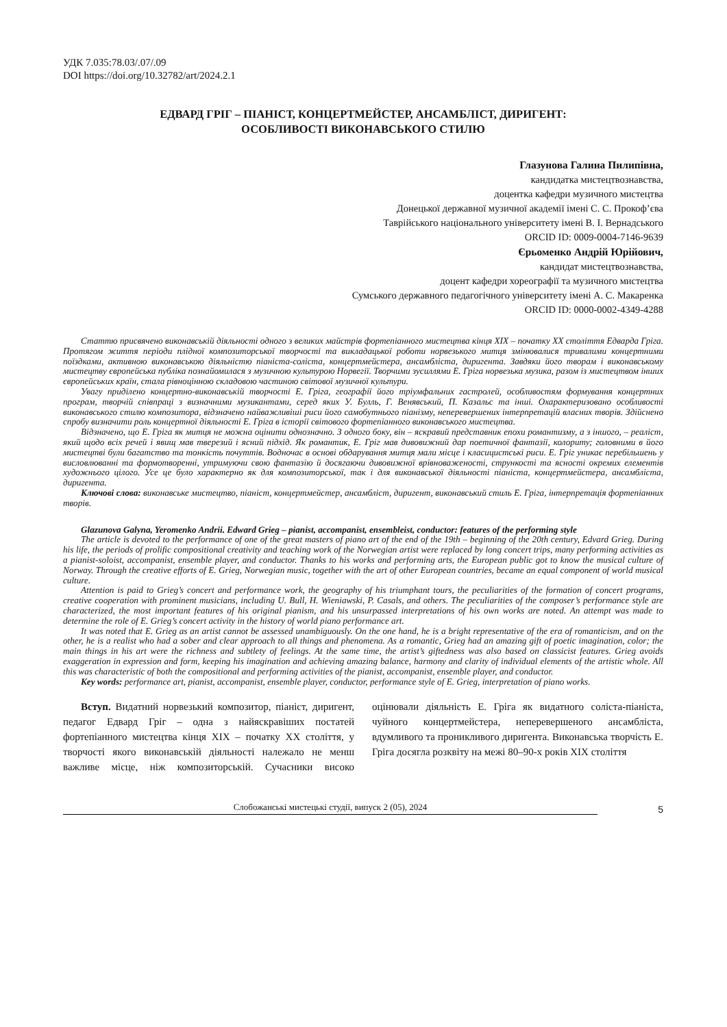УДК 7.035:78.03/.07/.09
DOI https://doi.org/10.32782/art/2024.2.1
ЕДВАРД ГРІГ – ПІАНІСТ, КОНЦЕРТМЕЙСТЕР, АНСАМБЛІСТ, ДИРИГЕНТ:
ОСОБЛИВОСТІ ВИКОНАВСЬКОГО СТИЛЮ
Глазунова Галина Пилипівна,
кандидатка мистецтвознавства,
доцентка кафедри музичного мистецтва
Донецької державної музичної академії імені С. С. Прокоф’єва
Таврійського національного університету імені В. І. Вернадського
ORCID ID: 0009-0004-7146-9639
Єрьоменко Андрій Юрійович,
кандидат мистецтвознавства,
доцент кафедри хореографії та музичного мистецтва
Сумського державного педагогічного університету імені А. С. Макаренка
ORCID ID: 0000-0002-4349-4288
Статтю присвячено виконавській діяльності одного з великих майстрів фортепіанного мистецтва кінця XIX – початку XX століття Едварда Гріга. Протягом життя періоди плідної композиторської творчості та викладацької роботи норвезького митця змінювалися тривалими концертними поїздками, активною виконавською діяльністю піаніста-соліста, концертмейстера, ансамбліста, диригента. Завдяки його творам і виконавському мистецтву європейська публіка познайомилася з музичною культурою Норвегії. Творчими зусиллями Е. Гріга норвезька музика, разом із мистецтвом інших європейських країн, стала рівноцінною складовою частиною світової музичної культури.
Увагу приділено концертно-виконавській творчості Е. Гріга, географії його тріумфальних гастролей, особливостям формування концертних програм, творчій співпраці з визначними музикантами, серед яких У. Булль, Г. Венявський, П. Казальс та інші. Охарактеризовано особливості виконавського стилю композитора, відзначено найважливіші риси його самобутнього піанізму, неперевершених інтерпретацій власних творів. Здійснено спробу визначити роль концертної діяльності Е. Гріга в історії світового фортепіанного виконавського мистецтва.
Відзначено, що Е. Гріга як митця не можна оцінити однозначно. З одного боку, він – яскравий представник епохи романтизму, а з іншого, – реаліст, який щодо всіх речей і явищ мав тверезий і ясний підхід. Як романтик, Е. Гріг мав дивовижний дар поетичної фантазії, колориту; головними в його мистецтві були багатство та тонкість почуттів. Водночас в основі обдарування митця мали місце і класицистські риси. Е. Гріг уникає перебільшень у висловлюванні та формотворенні, утримуючи свою фантазію й досягаючи дивовижної врівноваженості, стрункості та ясності окремих елементів художнього цілого. Усе це було характерно як для композиторської, так і для виконавської діяльності піаніста, концертмейстера, ансамбліста, диригента.
Ключові слова: виконавське мистецтво, піаніст, концертмейстер, ансамбліст, диригент, виконавський стиль Е. Гріга, інтерпретація фортепіанних творів.
Glazunova Galyna, Yeromenko Andrii. Edward Grieg – pianist, accompanist, ensembleist, conductor: features of the performing style
The article is devoted to the performance of one of the great masters of piano art of the end of the 19th – beginning of the 20th century, Edvard Grieg. During his life, the periods of prolific compositional creativity and teaching work of the Norwegian artist were replaced by long concert trips, many performing activities as a pianist-soloist, accompanist, ensemble player, and conductor. Thanks to his works and performing arts, the European public got to know the musical culture of Norway. Through the creative efforts of E. Grieg, Norwegian music, together with the art of other European countries, became an equal component of world musical culture.
Attention is paid to Grieg’s concert and performance work, the geography of his triumphant tours, the peculiarities of the formation of concert programs, creative cooperation with prominent musicians, including U. Bull, H. Wieniawski, P. Casals, and others. The peculiarities of the composer’s performance style are characterized, the most important features of his original pianism, and his unsurpassed interpretations of his own works are noted. An attempt was made to determine the role of E. Grieg’s concert activity in the history of world piano performance art.
It was noted that E. Grieg as an artist cannot be assessed unambiguously. On the one hand, he is a bright representative of the era of romanticism, and on the other, he is a realist who had a sober and clear approach to all things and phenomena. As a romantic, Grieg had an amazing gift of poetic imagination, color; the main things in his art were the richness and subtlety of feelings. At the same time, the artist’s giftedness was also based on classicist features. Grieg avoids exaggeration in expression and form, keeping his imagination and achieving amazing balance, harmony and clarity of individual elements of the artistic whole. All this was characteristic of both the compositional and performing activities of the pianist, accompanist, ensemble player, and conductor.
Key words: performance art, pianist, accompanist, ensemble player, conductor, performance style of E. Grieg, interpretation of piano works.
Вступ. Видатний норвезький композитор, піаніст, диригент, педагог Едвард Гріг – одна з найяскравіших постатей фортепіанного мистецтва кінця XIX – початку XX століття, у творчості якого виконавській діяльності належало не менш важливе місце, ніж композиторській. Сучасники високо оцінювали діяльність Е. Гріга як видатного соліста-піаніста, чуйного концертмейстера, неперевершеного ансамбліста, вдумливого та проникливого диригента. Виконавська творчість Е. Гріга досягла розквіту на межі 80–90-х років XIX століття
Слобожанські мистецькі студії, випуск 2 (05), 2024
5